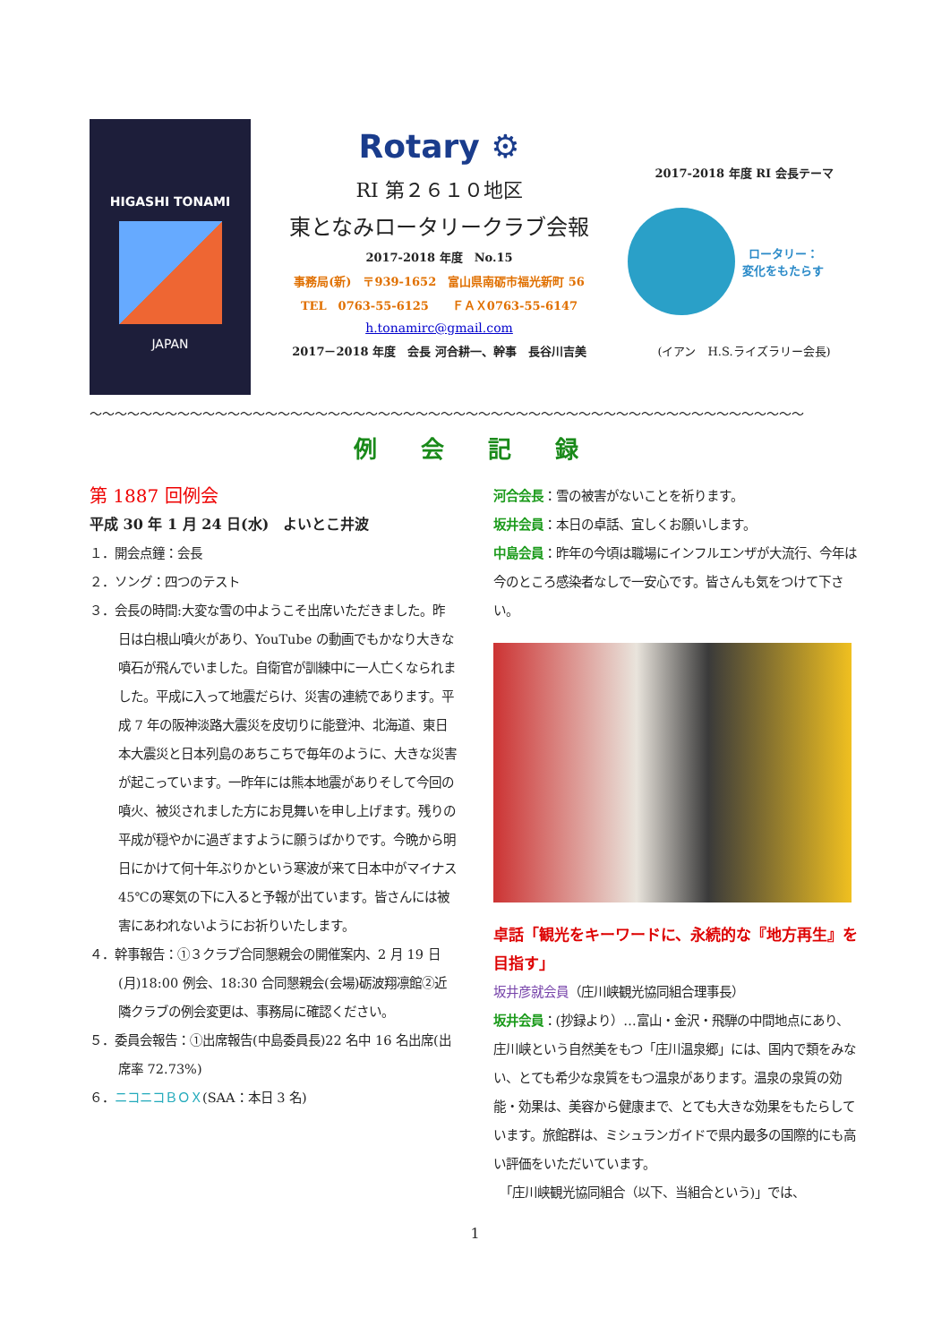HIGASHI TONAMI
JAPAN
Rotary ⚙
RI 第２６１０地区
東となみロータリークラブ会報
2017-2018 年度　No.15
事務局(新)　〒939-1652　富山県南砺市福光新町 56
TEL　0763-55-6125　　ＦＡＸ0763-55-6147
h.tonamirc@gmail.com
2017－2018 年度　会長 河合耕一、幹事　長谷川吉美
2017-2018 年度 RI 会長テーマ
ロータリー：
変化をもたらす
(イアン　H.S.ライズラリー会長)
〜〜〜〜〜〜〜〜〜〜〜〜〜〜〜〜〜〜〜〜〜〜〜〜〜〜〜〜〜〜〜〜〜〜〜〜〜〜〜〜〜〜〜〜〜〜〜〜〜〜〜〜〜〜〜〜〜
例 会 記 録
第 1887 回例会
平成 30 年 1 月 24 日(水)　よいとこ井波
１．開会点鐘：会長
２．ソング：四つのテスト
３．会長の時間:大変な雪の中ようこそ出席いただきました。昨日は白根山噴火があり、YouTube の動画でもかなり大きな噴石が飛んでいました。自衛官が訓練中に一人亡くなられました。平成に入って地震だらけ、災害の連続であります。平成 7 年の阪神淡路大震災を皮切りに能登沖、北海道、東日本大震災と日本列島のあちこちで毎年のように、大きな災害が起こっています。一昨年には熊本地震がありそして今回の噴火、被災されました方にお見舞いを申し上げます。残りの平成が穏やかに過ぎますように願うばかりです。今晩から明日にかけて何十年ぶりかという寒波が来て日本中がマイナス 45℃の寒気の下に入ると予報が出ています。皆さんには被害にあわれないようにお祈りいたします。
４．幹事報告：①３クラブ合同懇親会の開催案内、2 月 19 日(月)18:00 例会、18:30 合同懇親会(会場)砺波翔凛館②近隣クラブの例会変更は、事務局に確認ください。
５．委員会報告：①出席報告(中島委員長)22 名中 16 名出席(出席率 72.73%)
６．ニコニコＢＯＸ(SAA：本日 3 名)
河合会長：雪の被害がないことを祈ります。
坂井会員：本日の卓話、宜しくお願いします。
中島会員：昨年の今頃は職場にインフルエンザが大流行、今年は今のところ感染者なしで一安心です。皆さんも気をつけて下さい。
卓話「観光をキーワードに、永続的な『地方再生』を目指す」
坂井彦就会員（庄川峡観光協同組合理事長）
坂井会員：(抄録より）…富山・金沢・飛騨の中間地点にあり、庄川峡という自然美をもつ「庄川温泉郷」には、国内で類をみない、とても希少な泉質をもつ温泉があります。温泉の泉質の効能・効果は、美容から健康まで、とても大きな効果をもたらしています。旅館群は、ミシュランガイドで県内最多の国際的にも高い評価をいただいています。
　「庄川峡観光協同組合（以下、当組合という)」では、
1